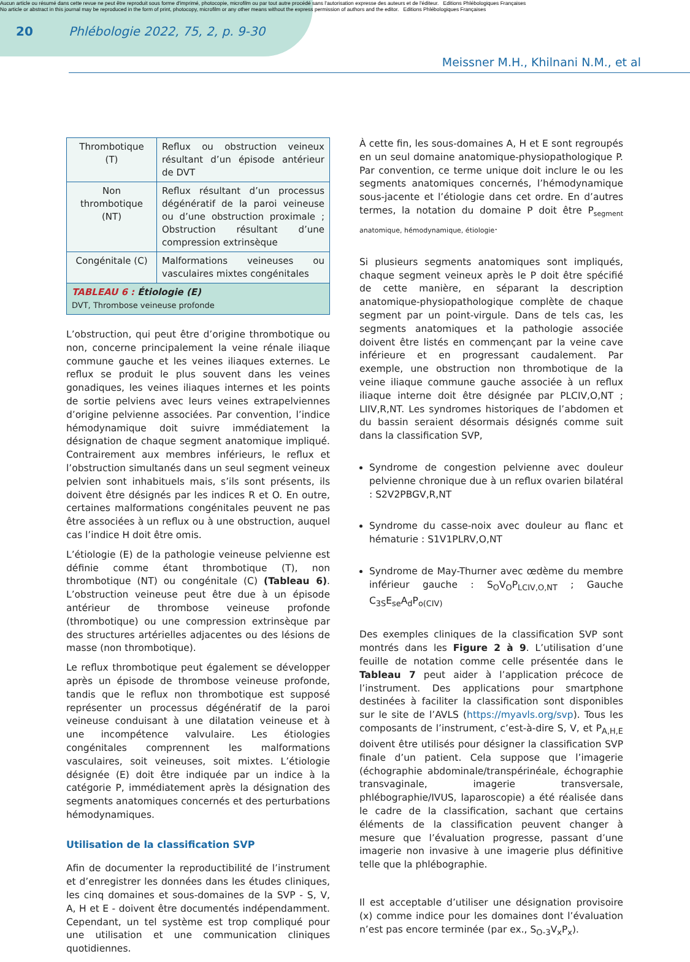Aucun article ou résumé dans cette revue ne peut être reproduit sous forme d'imprimé, photocopie, microfilm ou par tout autre procédé sans l'autorisation expresse des auteurs et de l'éditeur. Editions Phlébologiques Françaises
No article or abstract in this journal may be reproduced in the form of print, photocopy, microfilm or any other means without the express permission of authors and the editor. Editions Phlébologiques Françaises
20 Phlébologie 2022, 75, 2, p. 9-30
Meissner M.H., Khilnani N.M., et al
| Thrombotique (T) | Reflux ou obstruction veineux résultant d’un épisode antérieur de DVT |
| Non thrombotique (NT) | Reflux résultant d’un processus dégénératif de la paroi veineuse ou d’une obstruction proximale ; Obstruction résultant d’une compression extrinsèque |
| Congénitale (C) | Malformations veineuses ou vasculaires mixtes congénitales |
| TABLEAU 6 : Étiologie (E) DVT, Thrombose veineuse profonde | |
L’obstruction, qui peut être d’origine thrombotique ou non, concerne principalement la veine rénale iliaque commune gauche et les veines iliaques externes. Le reflux se produit le plus souvent dans les veines gonadiques, les veines iliaques internes et les points de sortie pelviens avec leurs veines extrapelviennes d’origine pelvienne associées. Par convention, l’indice hémodynamique doit suivre immédiatement la désignation de chaque segment anatomique impliqué. Contrairement aux membres inférieurs, le reflux et l’obstruction simultanés dans un seul segment veineux pelvien sont inhabituels mais, s’ils sont présents, ils doivent être désignés par les indices R et O. En outre, certaines malformations congénitales peuvent ne pas être associées à un reflux ou à une obstruction, auquel cas l’indice H doit être omis.
L’étiologie (E) de la pathologie veineuse pelvienne est définie comme étant thrombotique (T), non thrombotique (NT) ou congénitale (C) (Tableau 6). L’obstruction veineuse peut être due à un épisode antérieur de thrombose veineuse profonde (thrombotique) ou une compression extrinsèque par des structures artérielles adjacentes ou des lésions de masse (non thrombotique).
Le reflux thrombotique peut également se développer après un épisode de thrombose veineuse profonde, tandis que le reflux non thrombotique est supposé représenter un processus dégénératif de la paroi veineuse conduisant à une dilatation veineuse et à une incompétence valvulaire. Les étiologies congénitales comprennent les malformations vasculaires, soit veineuses, soit mixtes. L’étiologie désignée (E) doit être indiquée par un indice à la catégorie P, immédiatement après la désignation des segments anatomiques concernés et des perturbations hémodynamiques.
Utilisation de la classification SVP
Afin de documenter la reproductibilité de l’instrument et d’enregistrer les données dans les études cliniques, les cinq domaines et sous-domaines de la SVP - S, V, A, H et E - doivent être documentés indépendamment. Cependant, un tel système est trop compliqué pour une utilisation et une communication cliniques quotidiennes.
À cette fin, les sous-domaines A, H et E sont regroupés en un seul domaine anatomique-physiopathologique P. Par convention, ce terme unique doit inclure le ou les segments anatomiques concernés, l’hémodynamique sous-jacente et l’étiologie dans cet ordre. En d’autres termes, la notation du domaine P doit être P<sub>segment anatomique, hémodynamique, étiologie</sub>.
Si plusieurs segments anatomiques sont impliqués, chaque segment veineux après le P doit être spécifié de cette manière, en séparant la description anatomique-physiopathologique complète de chaque segment par un point-virgule. Dans de tels cas, les segments anatomiques et la pathologie associée doivent être listés en commençant par la veine cave inférieure et en progressant caudalement. Par exemple, une obstruction non thrombotique de la veine iliaque commune gauche associée à un reflux iliaque interne doit être désignée par PLCIV,O,NT ; LIIV,R,NT. Les syndromes historiques de l’abdomen et du bassin seraient désormais désignés comme suit dans la classification SVP,
Syndrome de congestion pelvienne avec douleur pelvienne chronique due à un reflux ovarien bilatéral : S2V2PBGV,R,NT
Syndrome du casse-noix avec douleur au flanc et hématurie : S1V1PLRV,O,NT
Syndrome de May-Thurner avec œdème du membre inférieur gauche : S<sub>O</sub>V<sub>O</sub>P<sub>LCIV,O,NT</sub> ; Gauche C<sub>3S</sub>E<sub>se</sub>A<sub>d</sub>P<sub>o(CIV)</sub>
Des exemples cliniques de la classification SVP sont montrés dans les Figure 2 à 9. L’utilisation d’une feuille de notation comme celle présentée dans le Tableau 7 peut aider à l’application précoce de l’instrument. Des applications pour smartphone destinées à faciliter la classification sont disponibles sur le site de l’AVLS (https://myavls.org/svp). Tous les composants de l’instrument, c’est-à-dire S, V, et P<sub>A,H,E</sub> doivent être utilisés pour désigner la classification SVP finale d’un patient. Cela suppose que l’imagerie (échographie abdominale/transpérinéale, échographie transvaginale, imagerie transversale, phlébographie/IVUS, laparoscopie) a été réalisée dans le cadre de la classification, sachant que certains éléments de la classification peuvent changer à mesure que l’évaluation progresse, passant d’une imagerie non invasive à une imagerie plus définitive telle que la phlébographie.
Il est acceptable d’utiliser une désignation provisoire (x) comme indice pour les domaines dont l’évaluation n’est pas encore terminée (par ex., S<sub>O-3</sub>V<sub>x</sub>P<sub>x</sub>).